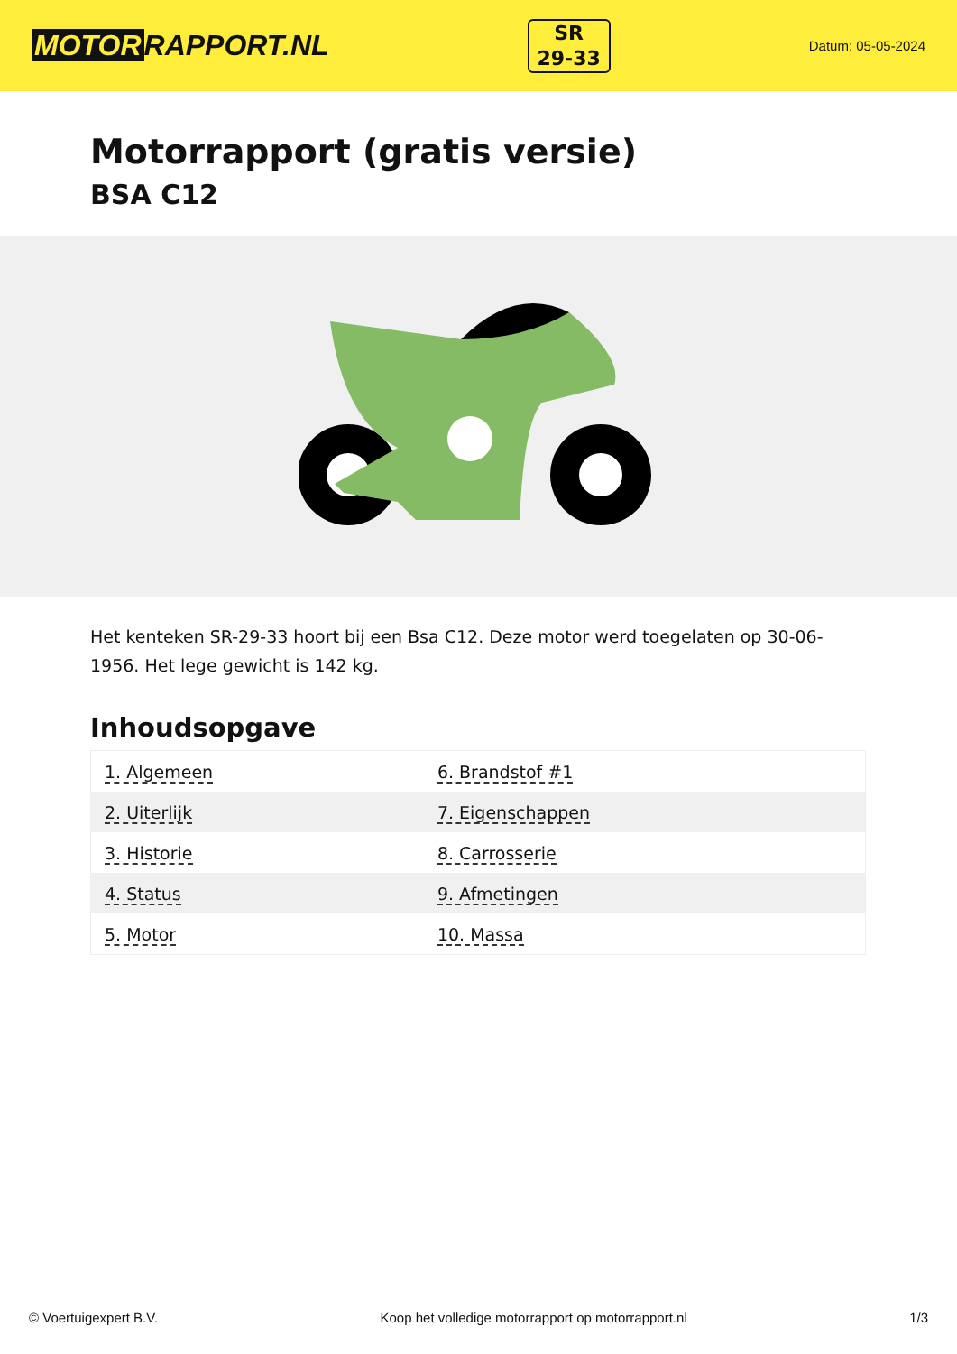MOTOR RAPPORT.NL
SR
29-33
Datum: 05-05-2024
Motorrapport (gratis versie)
BSA C12
Het kenteken SR-29-33 hoort bij een Bsa C12. Deze motor werd toegelaten op 30-06-1956. Het lege gewicht is 142 kg.
Inhoudsopgave
| 1. Algemeen | 6. Brandstof #1 |
| 2. Uiterlijk | 7. Eigenschappen |
| 3. Historie | 8. Carrosserie |
| 4. Status | 9. Afmetingen |
| 5. Motor | 10. Massa |
© Voertuigexpert B.V. Koop het volledige motorrapport op motorrapport.nl 1/3